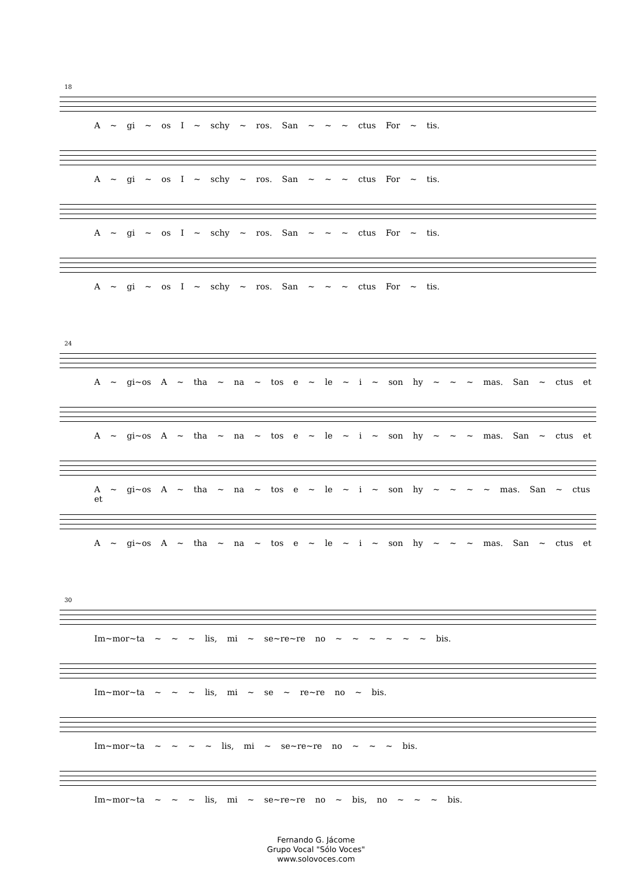18
A ~ gi ~ os I ~ schy ~ ros. San ~ ~ ~ ctus For ~ tis.
A ~ gi ~ os I ~ schy ~ ros. San ~ ~ ~ ctus For ~ tis.
A ~ gi ~ os I ~ schy ~ ros. San ~ ~ ~ ctus For ~ tis.
A ~ gi ~ os I ~ schy ~ ros. San ~ ~ ~ ctus For ~ tis.
24
A ~ gi~os A ~ tha ~ na ~ tos e ~ le ~ i ~ son hy ~ ~ ~ mas. San ~ ctus et
A ~ gi~os A ~ tha ~ na ~ tos e ~ le ~ i ~ son hy ~ ~ ~ mas. San ~ ctus et
A ~ gi~os A ~ tha ~ na ~ tos e ~ le ~ i ~ son hy ~ ~ ~ ~ mas. San ~ ctus et
A ~ gi~os A ~ tha ~ na ~ tos e ~ le ~ i ~ son hy ~ ~ ~ mas. San ~ ctus et
30
Im~mor~ta ~ ~ ~ lis, mi ~ se~re~re no ~ ~ ~ ~ ~ ~ bis.
Im~mor~ta ~ ~ ~ lis, mi ~ se ~ re~re no ~ bis.
Im~mor~ta ~ ~ ~ ~ lis, mi ~ se~re~re no ~ ~ ~ bis.
Im~mor~ta ~ ~ ~ lis, mi ~ se~re~re no ~ bis, no ~ ~ ~ bis.
Fernando G. Jácome
Grupo Vocal "Sólo Voces"
www.solovoces.com